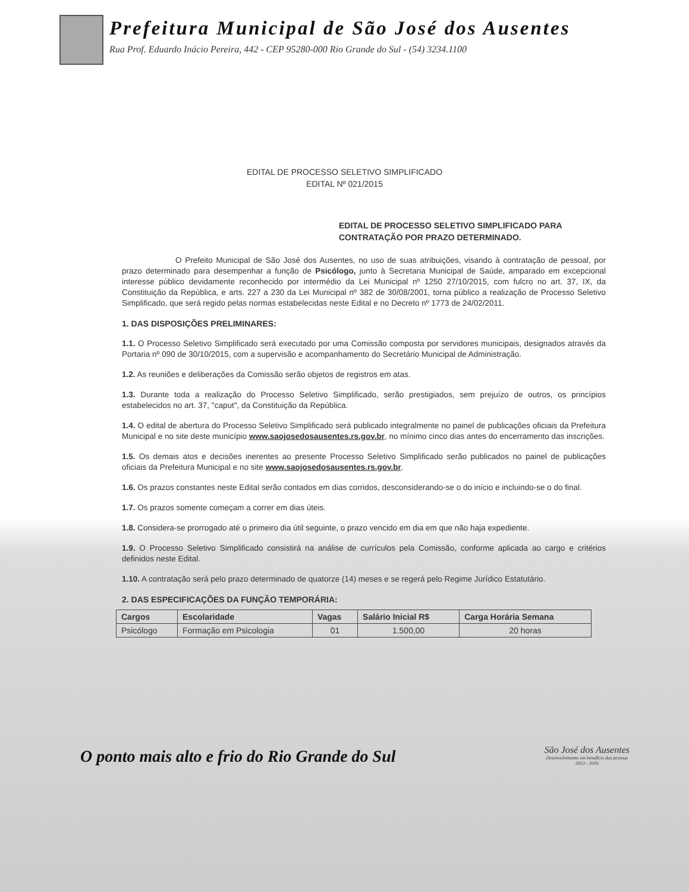Prefeitura Municipal de São José dos Ausentes
Rua Prof. Eduardo Inácio Pereira, 442 - CEP 95280-000 Rio Grande do Sul - (54) 3234.1100
EDITAL DE PROCESSO SELETIVO SIMPLIFICADO
EDITAL Nº 021/2015
EDITAL DE PROCESSO SELETIVO SIMPLIFICADO PARA CONTRATAÇÃO POR PRAZO DETERMINADO.
O Prefeito Municipal de São José dos Ausentes, no uso de suas atribuições, visando à contratação de pessoal, por prazo determinado para desempenhar a função de Psicólogo, junto à Secretaria Municipal de Saúde, amparado em excepcional interesse público devidamente reconhecido por intermédio da Lei Municipal nº 1250 27/10/2015, com fulcro no art. 37, IX, da Constituição da República, e arts. 227 a 230 da Lei Municipal nº 382 de 30/08/2001, torna público a realização de Processo Seletivo Simplificado, que será regido pelas normas estabelecidas neste Edital e no Decreto nº 1773 de 24/02/2011.
1. DAS DISPOSIÇÕES PRELIMINARES:
1.1. O Processo Seletivo Simplificado será executado por uma Comissão composta por servidores municipais, designados através da Portaria nº 090 de 30/10/2015, com a supervisão e acompanhamento do Secretário Municipal de Administração.
1.2. As reuniões e deliberações da Comissão serão objetos de registros em atas.
1.3. Durante toda a realização do Processo Seletivo Simplificado, serão prestigiados, sem prejuízo de outros, os princípios estabelecidos no art. 37, "caput", da Constituição da República.
1.4. O edital de abertura do Processo Seletivo Simplificado será publicado integralmente no painel de publicações oficiais da Prefeitura Municipal e no site deste município www.saojosedosausentes.rs.gov.br, no mínimo cinco dias antes do encerramento das inscrições.
1.5. Os demais atos e decisões inerentes ao presente Processo Seletivo Simplificado serão publicados no painel de publicações oficiais da Prefeitura Municipal e no site www.saojosedosausentes.rs.gov.br.
1.6. Os prazos constantes neste Edital serão contados em dias corridos, desconsiderando-se o do início e incluindo-se o do final.
1.7. Os prazos somente começam a correr em dias úteis.
1.8. Considera-se prorrogado até o primeiro dia útil seguinte, o prazo vencido em dia em que não haja expediente.
1.9. O Processo Seletivo Simplificado consistirá na análise de currículos pela Comissão, conforme aplicada ao cargo e critérios definidos neste Edital.
1.10. A contratação será pelo prazo determinado de quatorze (14) meses e se regerá pelo Regime Jurídico Estatutário.
2. DAS ESPECIFICAÇÕES DA FUNÇÃO TEMPORÁRIA:
| Cargos | Escolaridade | Vagas | Salário Inicial R$ | Carga Horária Semana |
| --- | --- | --- | --- | --- |
| Psicólogo | Formação em Psicologia | 01 | 1.500,00 | 20 horas |
O ponto mais alto e frio do Rio Grande do Sul
São José dos Ausentes
Desenvolvimento em benefício das pessoas
2013 - 2016